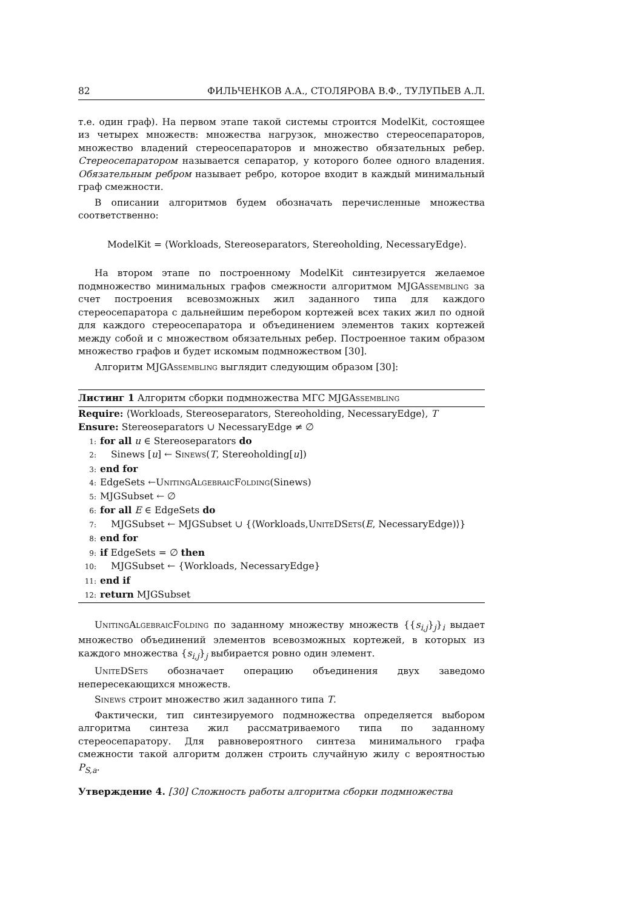82 ФИЛЬЧЕНКОВ А.А., СТОЛЯРОВА В.Ф., ТУЛУПЬЕВ А.Л.
т.е. один граф). На первом этапе такой системы строится ModelKit, состоящее из четырех множеств: множества нагрузок, множество стереосепараторов, множество владений стереосепараторов и множество обязательных ребер. Стереосепаратором называется сепаратор, у которого более одного владения. Обязательным ребром называет ребро, которое входит в каждый минимальный граф смежности.
В описании алгоритмов будем обозначать перечисленные множества соответственно:
ModelKit = ⟨Workloads, Stereoseparators, Stereoholding, NecessaryEdge⟩.
На втором этапе по построенному ModelKit синтезируется желаемое подмножество минимальных графов смежности алгоритмом MJGAssembling за счет построения всевозможных жил заданного типа для каждого стереосепаратора с дальнейшим перебором кортежей всех таких жил по одной для каждого стереосепаратора и объединением элементов таких кортежей между собой и с множеством обязательных ребер. Построенное таким образом множество графов и будет искомым подмножеством [30].
Алгоритм MJGAssembling выглядит следующим образом [30]:
Листинг 1 Алгоритм сборки подмножества МГС MJGAssembling
Require: ⟨Workloads, Stereoseparators, Stereoholding, NecessaryEdge⟩, T
Ensure: Stereoseparators ∪ NecessaryEdge ≠ ∅
1: for all u ∈ Stereoseparators do
2: Sinews [u] ← Sinews(T, Stereoholding[u])
3: end for
4: EdgeSets ←UnitingAlgebraicFolding(Sinews)
5: MJGSubset ← ∅
6: for all E ∈ EdgeSets do
7: MJGSubset ← MJGSubset ∪ {⟨Workloads,UniteDSets(E, NecessaryEdge)⟩}
8: end for
9: if EdgeSets = ∅ then
10: MJGSubset ← {Workloads, NecessaryEdge}
11: end if
12: return MJGSubset
UnitingAlgebraicFolding по заданному множеству множеств {{s<sub>i,j</sub>}<sub>j</sub>}<sub>i</sub> выдает множество объединений элементов всевозможных кортежей, в которых из каждого множества {s<sub>i,j</sub>}<sub>j</sub> выбирается ровно один элемент.
UniteDSets обозначает операцию объединения двух заведомо непересекающихся множеств.
Sinews строит множество жил заданного типа T.
Фактически, тип синтезируемого подмножества определяется выбором алгоритма синтеза жил рассматриваемого типа по заданному стереосепаратору. Для равновероятного синтеза минимального графа смежности такой алгоритм должен строить случайную жилу с вероятностью P<sub>S,a</sub>.
Утверждение 4. [30] Сложность работы алгоритма сборки подмножества